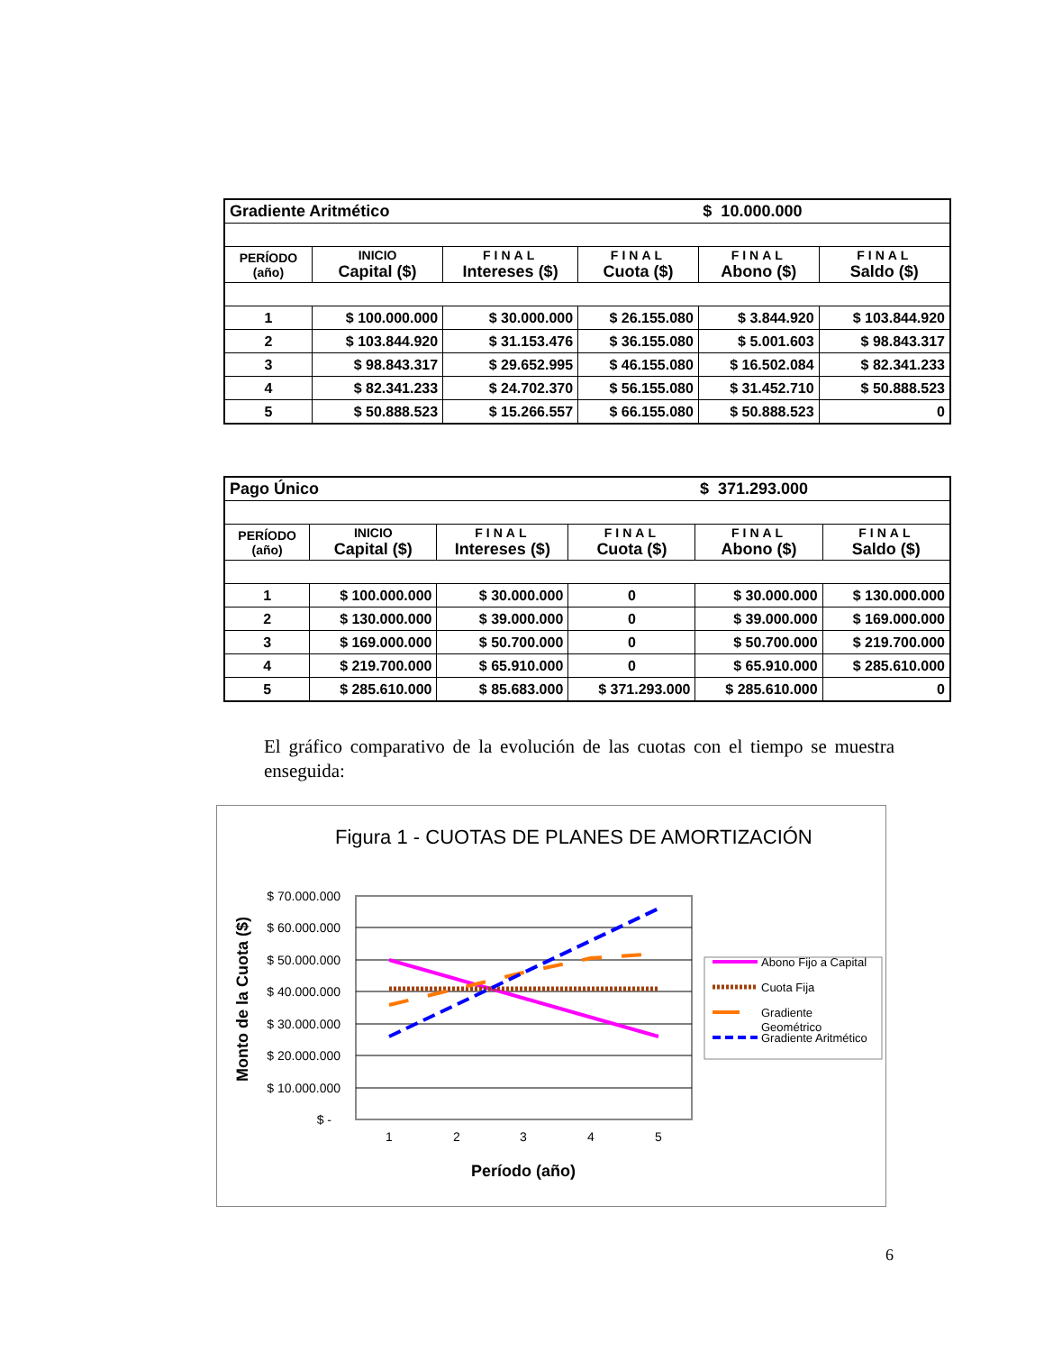| Gradiente Aritmético | | | | $ 10.000.000 | |
| PERÍODO (año) | INICIO Capital ($) | FINAL Intereses ($) | FINAL Cuota ($) | FINAL Abono ($) | FINAL Saldo ($) |
| 1 | $ 100.000.000 | $ 30.000.000 | $ 26.155.080 | $ 3.844.920 | $ 103.844.920 |
| 2 | $ 103.844.920 | $ 31.153.476 | $ 36.155.080 | $ 5.001.603 | $ 98.843.317 |
| 3 | $ 98.843.317 | $ 29.652.995 | $ 46.155.080 | $ 16.502.084 | $ 82.341.233 |
| 4 | $ 82.341.233 | $ 24.702.370 | $ 56.155.080 | $ 31.452.710 | $ 50.888.523 |
| 5 | $ 50.888.523 | $ 15.266.557 | $ 66.155.080 | $ 50.888.523 | 0 |
| Pago Único | | | | $ 371.293.000 | |
| PERÍODO (año) | INICIO Capital ($) | FINAL Intereses ($) | FINAL Cuota ($) | FINAL Abono ($) | FINAL Saldo ($) |
| 1 | $ 100.000.000 | $ 30.000.000 | 0 | $ 30.000.000 | $ 130.000.000 |
| 2 | $ 130.000.000 | $ 39.000.000 | 0 | $ 39.000.000 | $ 169.000.000 |
| 3 | $ 169.000.000 | $ 50.700.000 | 0 | $ 50.700.000 | $ 219.700.000 |
| 4 | $ 219.700.000 | $ 65.910.000 | 0 | $ 65.910.000 | $ 285.610.000 |
| 5 | $ 285.610.000 | $ 85.683.000 | $ 371.293.000 | $ 285.610.000 | 0 |
El gráfico comparativo de la evolución de las cuotas con el tiempo se muestra enseguida:
Figura 1 - CUOTAS DE PLANES DE AMORTIZACIÓN
$ 70.000.000
$ 60.000.000
$ 50.000.000
$ 40.000.000
$ 30.000.000
$ 20.000.000
$ 10.000.000
$ -
1
2
3
4
5
Período (año)
Monto de la Cuota ($)
Abono Fijo a Capital
Cuota Fija
Gradiente
Geométrico
Gradiente Aritmético
6